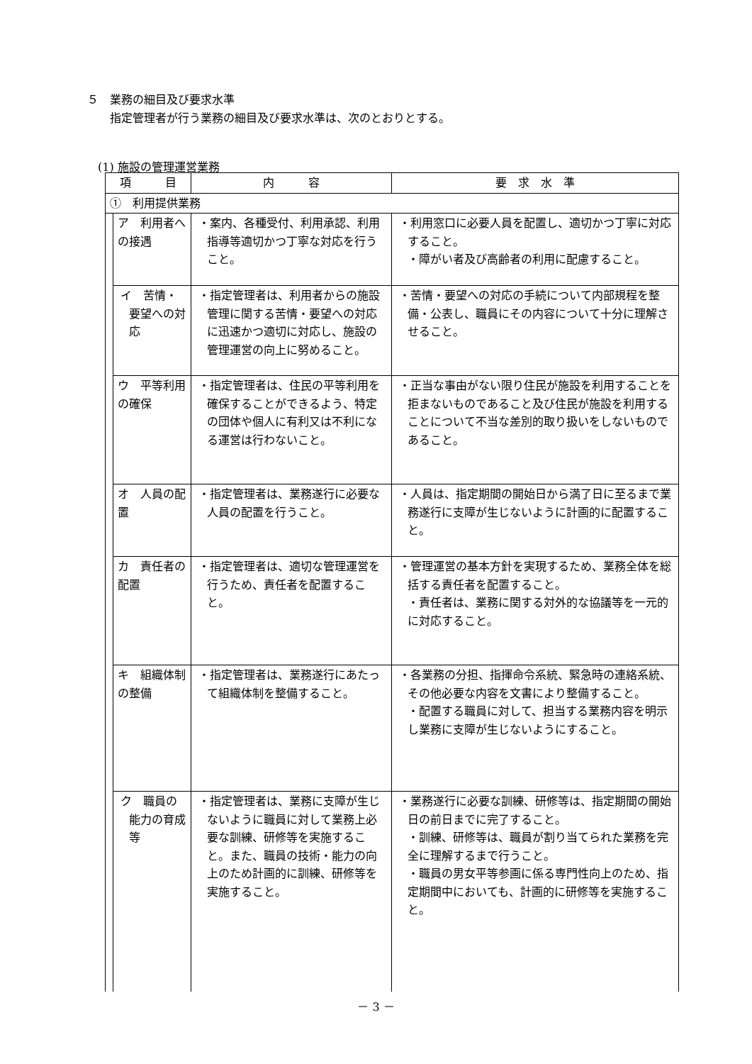５　業務の細目及び要求水準
　　指定管理者が行う業務の細目及び要求水準は、次のとおりとする。
(1) 施設の管理運営業務
| 項 目 | | 内 容 | 要 求 水 準 |
| --- | --- | --- | --- |
| ① 利用提供業務 | | | |
| | ア 利用者への接遇 | ・案内、各種受付、利用承認、利用指導等適切かつ丁寧な対応を行うこと。 | ・利用窓口に必要人員を配置し、適切かつ丁寧に対応すること。 ・障がい者及び高齢者の利用に配慮すること。 |
| | イ 苦情・要望への対応 | ・指定管理者は、利用者からの施設管理に関する苦情・要望への対応に迅速かつ適切に対応し、施設の管理運営の向上に努めること。 | ・苦情・要望への対応の手続について内部規程を整備・公表し、職員にその内容について十分に理解させること。 |
| | ウ 平等利用の確保 | ・指定管理者は、住民の平等利用を確保することができるよう、特定の団体や個人に有利又は不利になる運営は行わないこと。 | ・正当な事由がない限り住民が施設を利用することを拒まないものであること及び住民が施設を利用することについて不当な差別的取り扱いをしないものであること。 |
| | オ 人員の配置 | ・指定管理者は、業務遂行に必要な人員の配置を行うこと。 | ・人員は、指定期間の開始日から満了日に至るまで業務遂行に支障が生じないように計画的に配置すること。 |
| | カ 責任者の配置 | ・指定管理者は、適切な管理運営を行うため、責任者を配置すること。 | ・管理運営の基本方針を実現するため、業務全体を総括する責任者を配置すること。 ・責任者は、業務に関する対外的な協議等を一元的に対応すること。 |
| | キ 組織体制の整備 | ・指定管理者は、業務遂行にあたって組織体制を整備すること。 | ・各業務の分担、指揮命令系統、緊急時の連絡系統、その他必要な内容を文書により整備すること。 ・配置する職員に対して、担当する業務内容を明示し業務に支障が生じないようにすること。 |
| | ク 職員の能力の育成等 | ・指定管理者は、業務に支障が生じないように職員に対して業務上必要な訓練、研修等を実施すること。また、職員の技術・能力の向上のため計画的に訓練、研修等を実施すること。 | ・業務遂行に必要な訓練、研修等は、指定期間の開始日の前日までに完了すること。 ・訓練、研修等は、職員が割り当てられた業務を完全に理解するまで行うこと。 ・職員の男女平等参画に係る専門性向上のため、指定期間中においても、計画的に研修等を実施すること。 |
－ 3 －